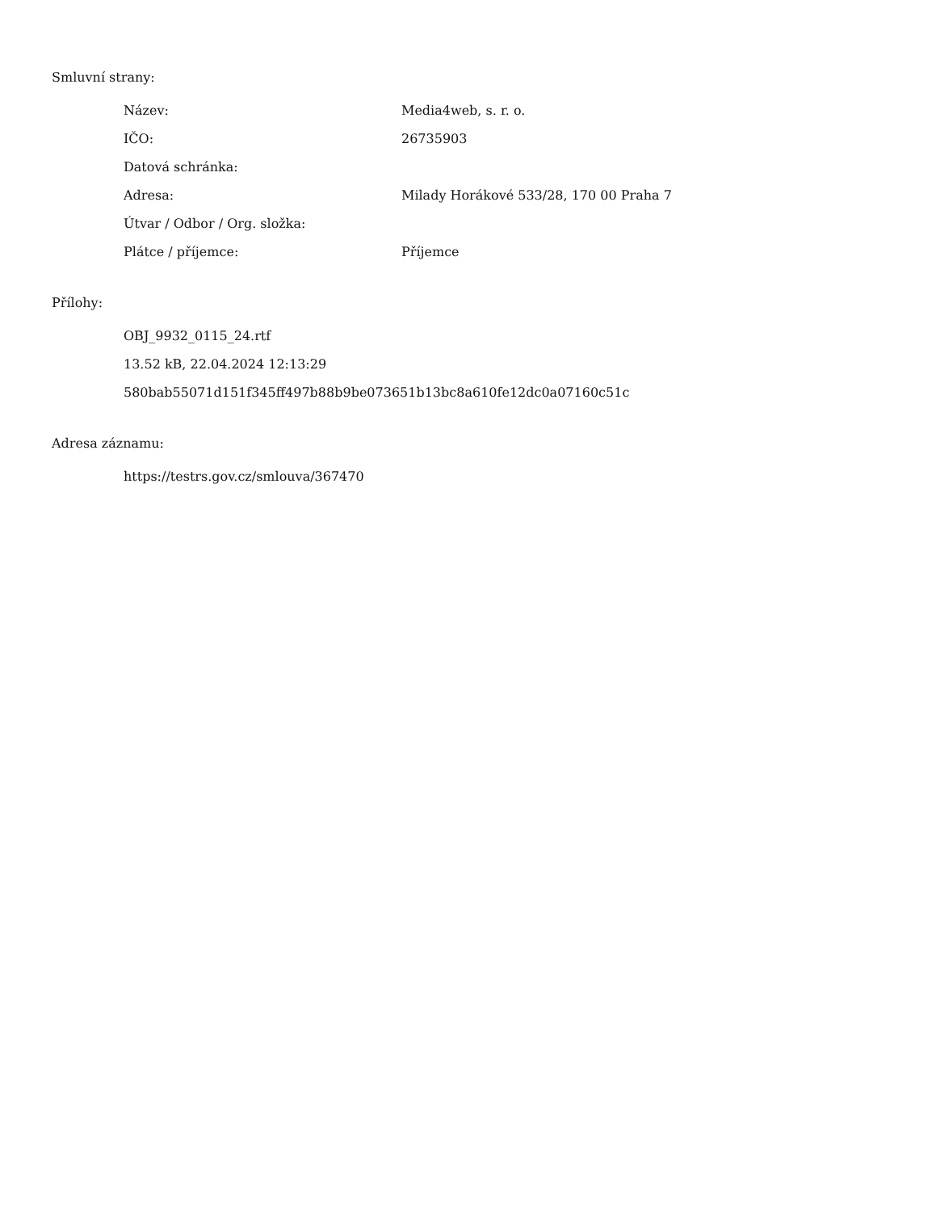Smluvní strany:
| Název: | Media4web, s. r. o. |
| IČO: | 26735903 |
| Datová schránka: | |
| Adresa: | Milady Horákové 533/28, 170 00 Praha 7 |
| Útvar / Odbor / Org. složka: | |
| Plátce / příjemce: | Příjemce |
Přílohy:
OBJ_9932_0115_24.rtf
13.52 kB, 22.04.2024 12:13:29
580bab55071d151f345ff497b88b9be073651b13bc8a610fe12dc0a07160c51c
Adresa záznamu:
https://testrs.gov.cz/smlouva/367470